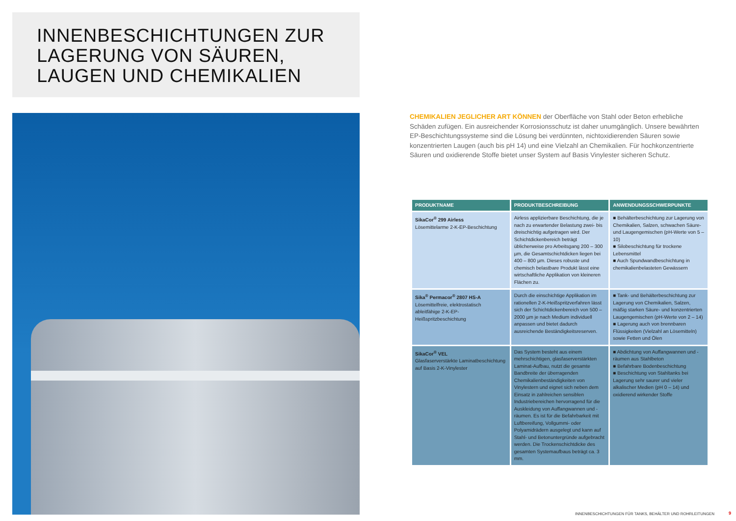INNENBESCHICHTUNGEN ZUR
LAGERUNG VON SÄUREN,
LAUGEN UND CHEMIKALIEN
CHEMIKALIEN JEGLICHER ART KÖNNEN der Oberfläche von Stahl oder Beton erhebliche Schäden zufügen. Ein ausreichender Korrosionsschutz ist daher unumgänglich. Unsere bewährten EP-Beschichtungssysteme sind die Lösung bei verdünnten, nichtoxidierenden Säuren sowie konzentrierten Laugen (auch bis pH 14) und eine Vielzahl an Chemikalien. Für hochkonzentrierte Säuren und oxidierende Stoffe bietet unser System auf Basis Vinylester sicheren Schutz.
| PRODUKTNAME | PRODUKTBESCHREIBUNG | ANWENDUNGSSCHWERPUNKTE |
| --- | --- | --- |
| SikaCor<sup>®</sup> 299 Airless Lösemittelarme 2-K-EP-Beschichtung | Airless applizierbare Beschichtung, die je nach zu erwartender Belastung zwei- bis dreischichtig aufgetragen wird. Der Schichtdickenbereich beträgt üblicherweise pro Arbeitsgang 200 – 300 µm, die Gesamtschichtdicken liegen bei 400 – 800 µm. Dieses robuste und chemisch belastbare Produkt lässt eine wirtschaftliche Applikation von kleineren Flächen zu. | ■ Behälterbeschichtung zur Lagerung von Chemikalien, Salzen, schwachen Säure- und Laugengemischen (pH-Werte von 5 – 10) ■ Silobeschichtung für trockene Lebensmittel ■ Auch Spundwandbeschichtung in chemikalienbelasteten Gewässern |
| Sika<sup>®</sup> Permacor<sup>®</sup> 2807 HS-A Lösemittelfreie, elektrostatisch ableitfähige 2-K-EP-Heißspritzbeschichtung | Durch die einschichtige Applikation im rationellen 2-K-Heißspritzverfahren lässt sich der Schichtdickenbereich von 500 –2000 µm je nach Medium individuell anpassen und bietet dadurch ausreichende Beständigkeitsreserven. | ■ Tank- und Behälterbeschichtung zur Lagerung von Chemikalien, Salzen, mäßig starken Säure- und konzentrierten Laugengemischen (pH-Werte von 2 – 14) ■ Lagerung auch von brennbaren Flüssigkeiten (Vielzahl an Lösemitteln) sowie Fetten und Ölen |
| SikaCor<sup>®</sup> VEL Glasfaserverstärkte Laminatbeschichtung auf Basis 2-K-Vinylester | Das System besteht aus einem mehrschichtigen, glasfaserverstärkten Laminat-Aufbau, nutzt die gesamte Bandbreite der überragenden Chemikalienbeständigkeiten von Vinylestern und eignet sich neben dem Einsatz in zahlreichen sensiblen Industriebereichen hervorragend für die Auskleidung von Auffangwannen und -räumen. Es ist für die Befahrbarkeit mit Luftbereifung, Vollgummi- oder Polyamidrädern ausgelegt und kann auf Stahl- und Betonuntergründe aufgebracht werden. Die Trockenschichtdicke des gesamten Systemaufbaus beträgt ca. 3 mm. | ■ Abdichtung von Auffangwannen und -räumen aus Stahlbeton ■ Befahrbare Bodenbeschichtung ■ Beschichtung von Stahltanks bei Lagerung sehr saurer und vieler alkalischer Medien (pH 0 – 14) und oxidierend wirkender Stoffe |
INNENBESCHICHTUNGEN FÜR TANKS, BEHÄLTER UND ROHRLEITUNGEN
9